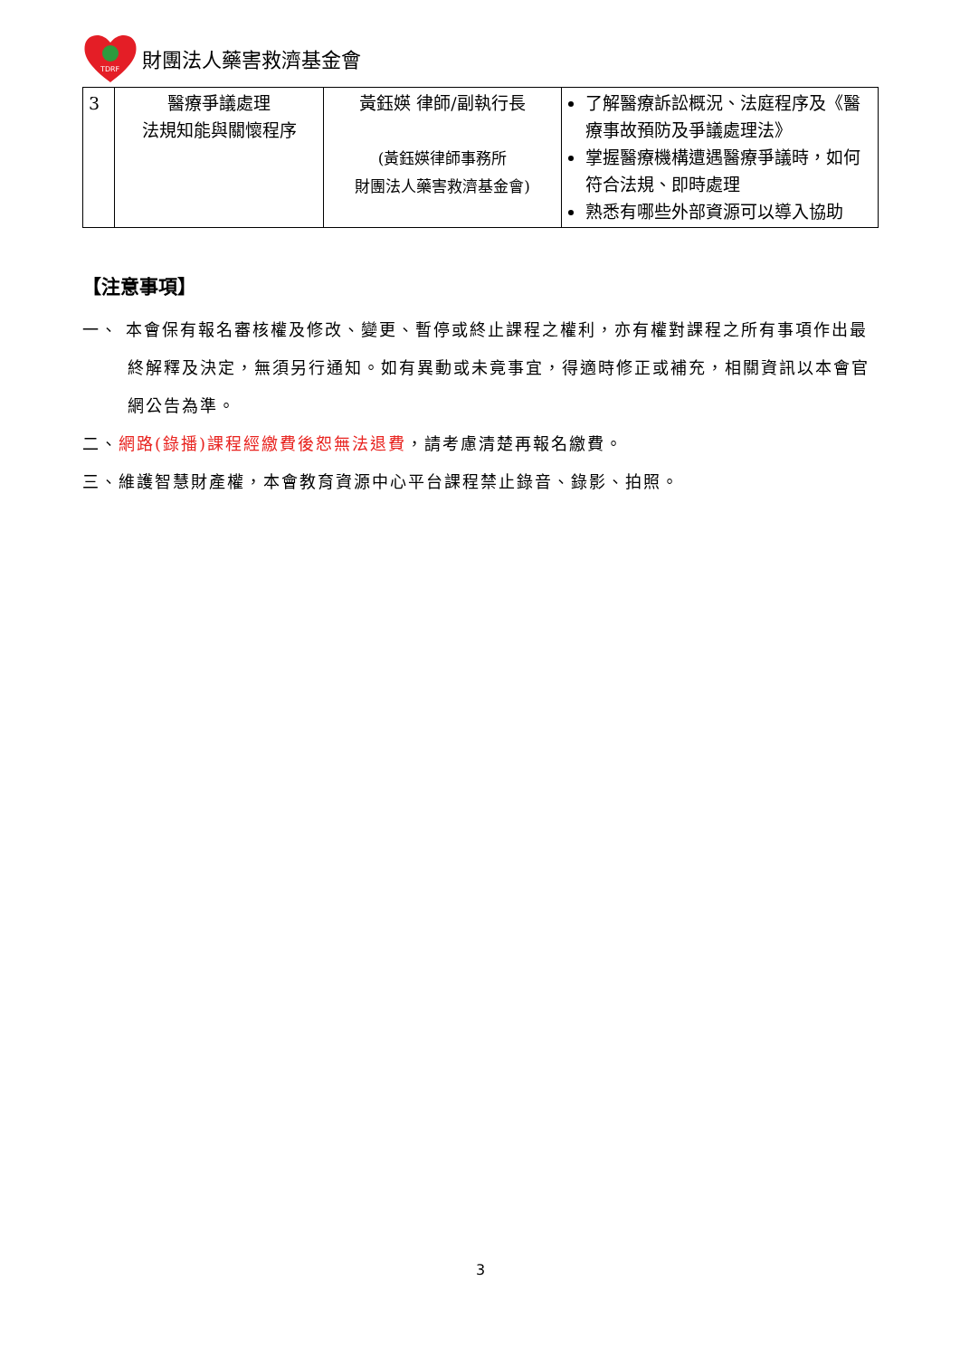TDRF
財團法人藥害救濟基金會
| 3 | 醫療爭議處理 法規知能與關懷程序 | 黃鈺媖 律師/副執行長 (黃鈺媖律師事務所 財團法人藥害救濟基金會) | 了解醫療訴訟概況、法庭程序及《醫療事故預防及爭議處理法》 掌握醫療機構遭遇醫療爭議時，如何符合法規、即時處理 熟悉有哪些外部資源可以導入協助 |
【注意事項】
一、 本會保有報名審核權及修改、變更、暫停或終止課程之權利，亦有權對課程之所有事項作出最終解釋及決定，無須另行通知。如有異動或未竟事宜，得適時修正或補充，相關資訊以本會官網公告為準。
二、網路(錄播)課程經繳費後恕無法退費，請考慮清楚再報名繳費。
三、維護智慧財產權，本會教育資源中心平台課程禁止錄音、錄影、拍照。
3